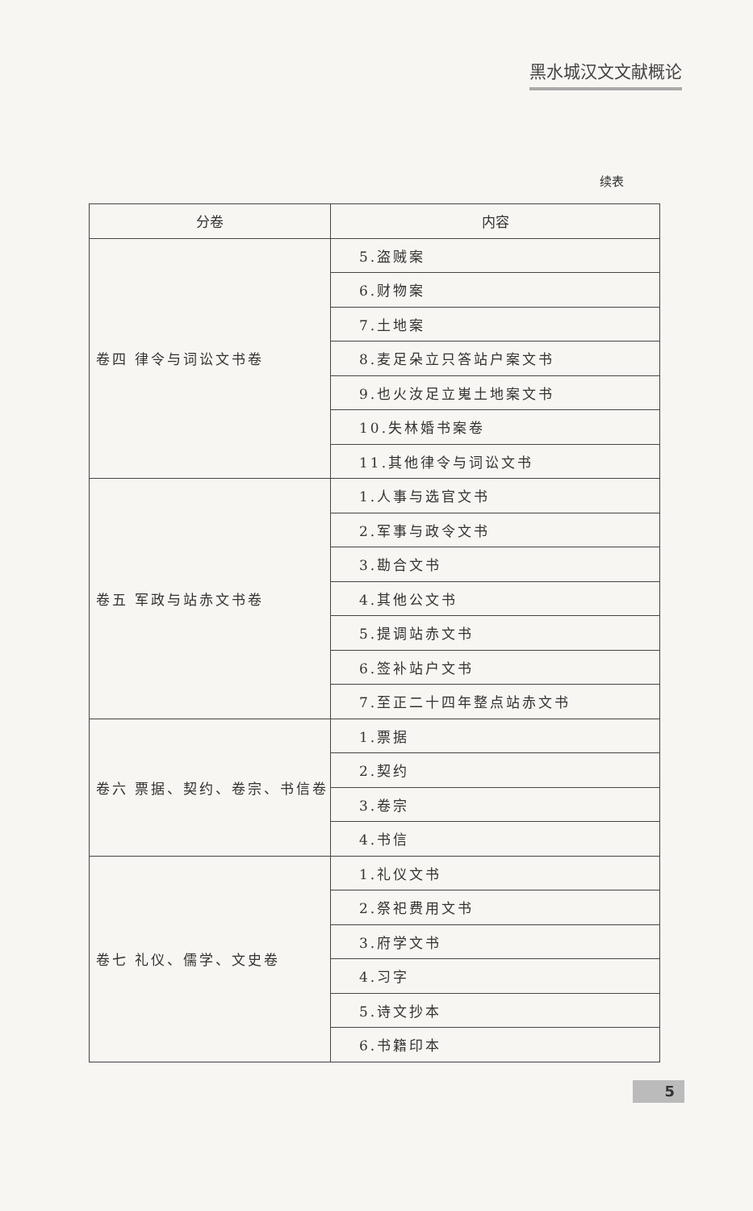黑水城汉文文献概论
续表
| 分卷 | 内容 |
| --- | --- |
| 卷四 律令与词讼文书卷 | 5.盗贼案 |
| | 6.财物案 |
| | 7.土地案 |
| | 8.麦足朵立只答站户案文书 |
| | 9.也火汝足立嵬土地案文书 |
| | 10.失林婚书案卷 |
| | 11.其他律令与词讼文书 |
| 卷五 军政与站赤文书卷 | 1.人事与选官文书 |
| | 2.军事与政令文书 |
| | 3.勘合文书 |
| | 4.其他公文书 |
| | 5.提调站赤文书 |
| | 6.签补站户文书 |
| | 7.至正二十四年整点站赤文书 |
| 卷六 票据、契约、卷宗、书信卷 | 1.票据 |
| | 2.契约 |
| | 3.卷宗 |
| | 4.书信 |
| 卷七 礼仪、儒学、文史卷 | 1.礼仪文书 |
| | 2.祭祀费用文书 |
| | 3.府学文书 |
| | 4.习字 |
| | 5.诗文抄本 |
| | 6.书籍印本 |
5